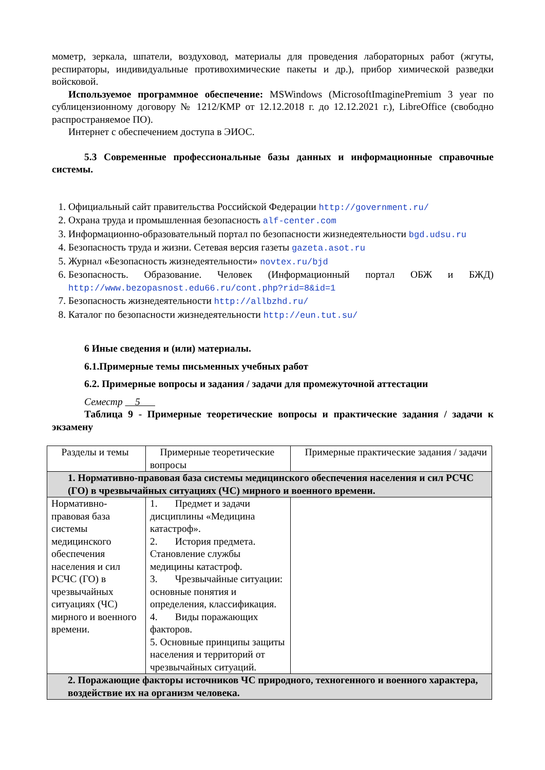мометр, зеркала, шпатели, воздуховод, материалы для проведения лабораторных работ (жгуты, респираторы, индивидуальные противохимические пакеты и др.), прибор химической разведки войсковой.
Используемое программное обеспечение: MSWindows (MicrosoftImaginePremium 3 year по сублицензионному договору № 1212/КМР от 12.12.2018 г. до 12.12.2021 г.), LibreOffice (свободно распространяемое ПО).
Интернет с обеспечением доступа в ЭИОС.
5.3 Современные профессиональные базы данных и информационные справочные системы.
1. Официальный сайт правительства Российской Федерации http://government.ru/
2. Охрана труда и промышленная безопасность alf-center.com
3. Информационно-образовательный портал по безопасности жизнедеятельности bgd.udsu.ru
4. Безопасность труда и жизни. Сетевая версия газеты gazeta.asot.ru
5. Журнал «Безопасность жизнедеятельности» novtex.ru/bjd
6. Безопасность. Образование. Человек (Информационный портал ОБЖ и БЖД) http://www.bezopasnost.edu66.ru/cont.php?rid=8&id=1
7. Безопасность жизнедеятельности http://allbzhd.ru/
8. Каталог по безопасности жизнедеятельности http://eun.tut.su/
6 Иные сведения и (или) материалы.
6.1.Примерные темы письменных учебных работ
6.2. Примерные вопросы и задания / задачи для промежуточной аттестации
Семестр 5
Таблица 9 - Примерные теоретические вопросы и практические задания / задачи к экзамену
| Разделы и темы | Примерные теоретические вопросы | Примерные практические задания / задачи |
| 1. Нормативно-правовая база системы медицинского обеспечения населения и сил РСЧС (ГО) в чрезвычайных ситуациях (ЧС) мирного и военного времени. | | |
| Нормативно-правовая база системы медицинского обеспечения населения и сил РСЧС (ГО) в чрезвычайных ситуациях (ЧС) мирного и военного времени. | 1. Предмет и задачи дисциплины «Медицина катастроф». 2. История предмета. Становление службы медицины катастроф. 3. Чрезвычайные ситуации: основные понятия и определения, классификация. 4. Виды поражающих факторов. 5. Основные принципы защиты населения и территорий от чрезвычайных ситуаций. | |
| 2. Поражающие факторы источников ЧС природного, техногенного и военного характера, воздействие их на организм человека. | | |